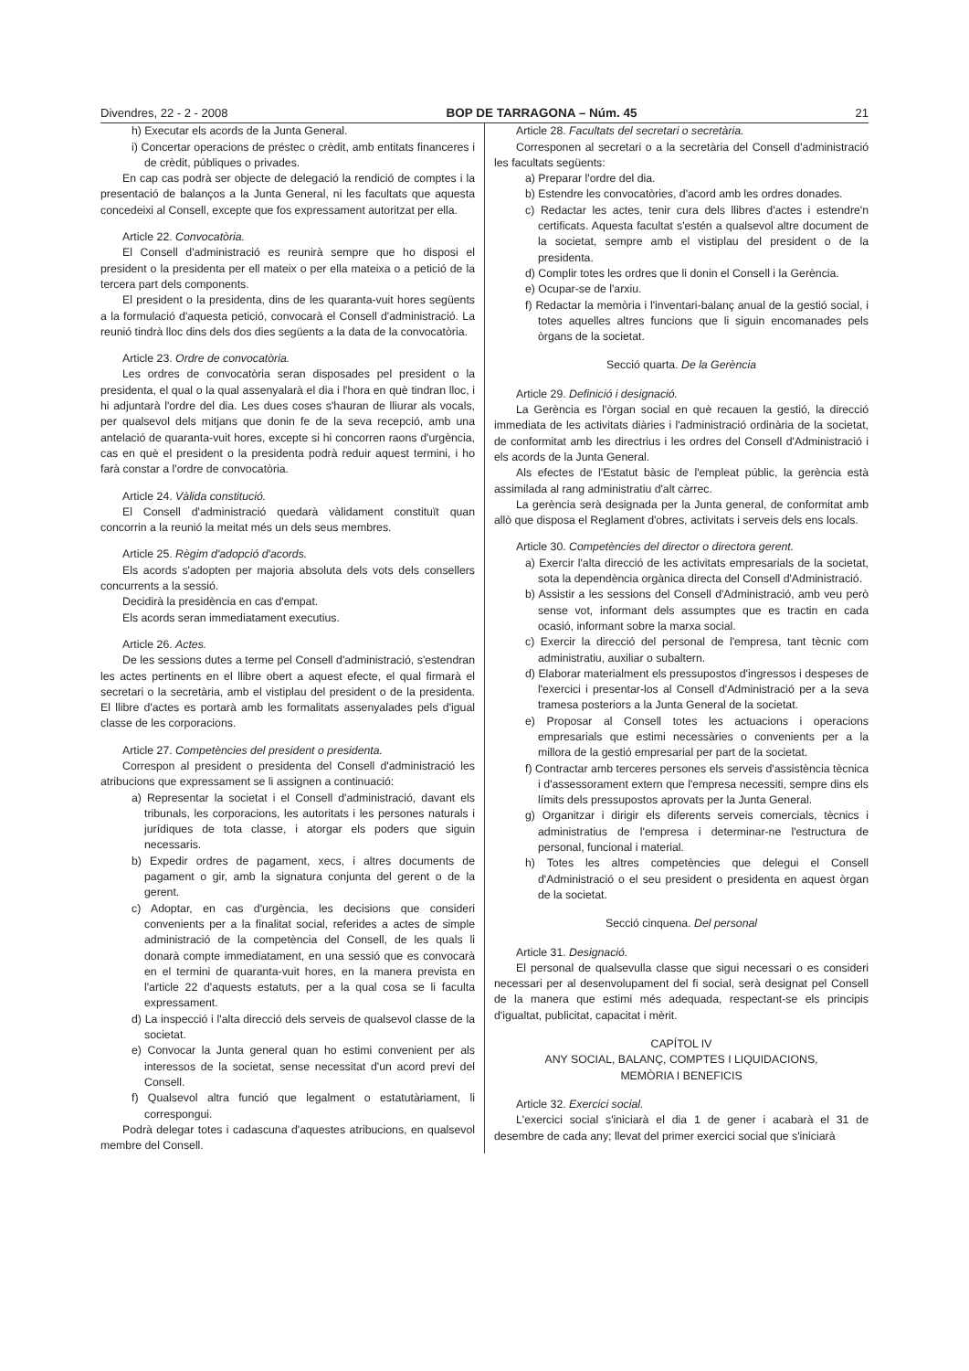Divendres, 22 - 2 - 2008 BOP DE TARRAGONA – Núm. 45 21
h) Executar els acords de la Junta General.
i) Concertar operacions de préstec o crèdit, amb entitats financeres i de crèdit, públiques o privades.
En cap cas podrà ser objecte de delegació la rendició de comptes i la presentació de balanços a la Junta General, ni les facultats que aquesta concedeixi al Consell, excepte que fos expressament autoritzat per ella.
Article 22. Convocatòria.
El Consell d'administració es reunirà sempre que ho disposi el president o la presidenta per ell mateix o per ella mateixa o a petició de la tercera part dels components.
El president o la presidenta, dins de les quaranta-vuit hores següents a la formulació d'aquesta petició, convocarà el Consell d'administració. La reunió tindrà lloc dins dels dos dies següents a la data de la convocatòria.
Article 23. Ordre de convocatòria.
Les ordres de convocatòria seran disposades pel president o la presidenta, el qual o la qual assenyalarà el dia i l'hora en què tindran lloc, i hi adjuntarà l'ordre del dia. Les dues coses s'hauran de lliurar als vocals, per qualsevol dels mitjans que donin fe de la seva recepció, amb una antelació de quaranta-vuit hores, excepte si hi concorren raons d'urgència, cas en què el president o la presidenta podrà reduir aquest termini, i ho farà constar a l'ordre de convocatòria.
Article 24. Vàlida constitució.
El Consell d'administració quedarà vàlidament constituït quan concorrin a la reunió la meitat més un dels seus membres.
Article 25. Règim d'adopció d'acords.
Els acords s'adopten per majoria absoluta dels vots dels consellers concurrents a la sessió.
Decidirà la presidència en cas d'empat.
Els acords seran immediatament executius.
Article 26. Actes.
De les sessions dutes a terme pel Consell d'administració, s'estendran les actes pertinents en el llibre obert a aquest efecte, el qual firmarà el secretari o la secretària, amb el vistiplau del president o de la presidenta. El llibre d'actes es portarà amb les formalitats assenyalades pels d'igual classe de les corporacions.
Article 27. Competències del president o presidenta.
Correspon al president o presidenta del Consell d'administració les atribucions que expressament se li assignen a continuació:
a) Representar la societat i el Consell d'administració, davant els tribunals, les corporacions, les autoritats i les persones naturals i jurídiques de tota classe, i atorgar els poders que siguin necessaris.
b) Expedir ordres de pagament, xecs, i altres documents de pagament o gir, amb la signatura conjunta del gerent o de la gerent.
c) Adoptar, en cas d'urgència, les decisions que consideri convenients per a la finalitat social, referides a actes de simple administració de la competència del Consell, de les quals li donarà compte immediatament, en una sessió que es convocarà en el termini de quaranta-vuit hores, en la manera prevista en l'article 22 d'aquests estatuts, per a la qual cosa se li faculta expressament.
d) La inspecció i l'alta direcció dels serveis de qualsevol classe de la societat.
e) Convocar la Junta general quan ho estimi convenient per als interessos de la societat, sense necessitat d'un acord previ del Consell.
f) Qualsevol altra funció que legalment o estatutàriament, li correspongui.
Podrà delegar totes i cadascuna d'aquestes atribucions, en qualsevol membre del Consell.
Article 28. Facultats del secretari o secretària.
Corresponen al secretari o a la secretària del Consell d'administració les facultats següents:
a) Preparar l'ordre del dia.
b) Estendre les convocatòries, d'acord amb les ordres donades.
c) Redactar les actes, tenir cura dels llibres d'actes i estendre'n certificats. Aquesta facultat s'estén a qualsevol altre document de la societat, sempre amb el vistiplau del president o de la presidenta.
d) Complir totes les ordres que li donin el Consell i la Gerència.
e) Ocupar-se de l'arxiu.
f) Redactar la memòria i l'inventari-balanç anual de la gestió social, i totes aquelles altres funcions que li siguin encomanades pels òrgans de la societat.
Secció quarta. De la Gerència
Article 29. Definició i designació.
La Gerència es l'òrgan social en què recauen la gestió, la direcció immediata de les activitats diàries i l'administració ordinària de la societat, de conformitat amb les directrius i les ordres del Consell d'Administració i els acords de la Junta General.
Als efectes de l'Estatut bàsic de l'empleat públic, la gerència està assimilada al rang administratiu d'alt càrrec.
La gerència serà designada per la Junta general, de conformitat amb allò que disposa el Reglament d'obres, activitats i serveis dels ens locals.
Article 30. Competències del director o directora gerent.
a) Exercir l'alta direcció de les activitats empresarials de la societat, sota la dependència orgànica directa del Consell d'Administració.
b) Assistir a les sessions del Consell d'Administració, amb veu però sense vot, informant dels assumptes que es tractin en cada ocasió, informant sobre la marxa social.
c) Exercir la direcció del personal de l'empresa, tant tècnic com administratiu, auxiliar o subaltern.
d) Elaborar materialment els pressupostos d'ingressos i despeses de l'exercici i presentar-los al Consell d'Administració per a la seva tramesa posteriors a la Junta General de la societat.
e) Proposar al Consell totes les actuacions i operacions empresarials que estimi necessàries o convenients per a la millora de la gestió empresarial per part de la societat.
f) Contractar amb terceres persones els serveis d'assistència tècnica i d'assessorament extern que l'empresa necessiti, sempre dins els límits dels pressupostos aprovats per la Junta General.
g) Organitzar i dirigir els diferents serveis comercials, tècnics i administratius de l'empresa i determinar-ne l'estructura de personal, funcional i material.
h) Totes les altres competències que delegui el Consell d'Administració o el seu president o presidenta en aquest òrgan de la societat.
Secció cinquena. Del personal
Article 31. Designació.
El personal de qualsevulla classe que sigui necessari o es consideri necessari per al desenvolupament del fi social, serà designat pel Consell de la manera que estimi més adequada, respectant-se els principis d'igualtat, publicitat, capacitat i mèrit.
CAPÍTOL IV
ANY SOCIAL, BALANÇ, COMPTES I LIQUIDACIONS,
MEMÒRIA I BENEFICIS
Article 32. Exercici social.
L'exercici social s'iniciarà el dia 1 de gener i acabarà el 31 de desembre de cada any; llevat del primer exercici social que s'iniciarà